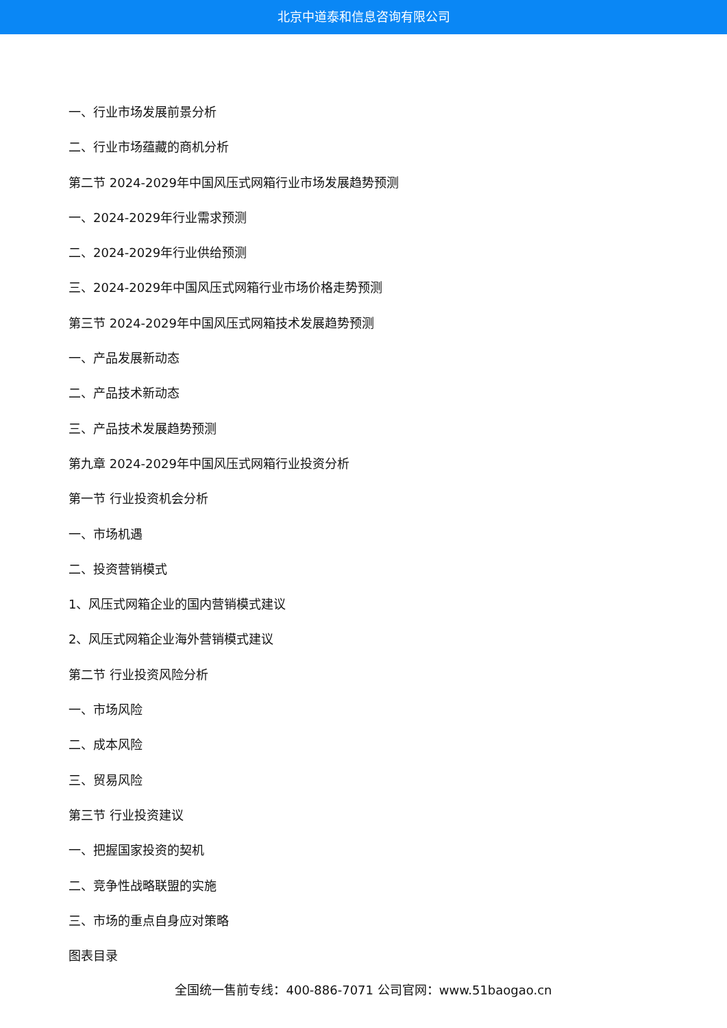北京中道泰和信息咨询有限公司
一、行业市场发展前景分析
二、行业市场蕴藏的商机分析
第二节 2024-2029年中国风压式网箱行业市场发展趋势预测
一、2024-2029年行业需求预测
二、2024-2029年行业供给预测
三、2024-2029年中国风压式网箱行业市场价格走势预测
第三节 2024-2029年中国风压式网箱技术发展趋势预测
一、产品发展新动态
二、产品技术新动态
三、产品技术发展趋势预测
第九章 2024-2029年中国风压式网箱行业投资分析
第一节 行业投资机会分析
一、市场机遇
二、投资营销模式
1、风压式网箱企业的国内营销模式建议
2、风压式网箱企业海外营销模式建议
第二节 行业投资风险分析
一、市场风险
二、成本风险
三、贸易风险
第三节 行业投资建议
一、把握国家投资的契机
二、竞争性战略联盟的实施
三、市场的重点自身应对策略
图表目录
全国统一售前专线：400-886-7071 公司官网：www.51baogao.cn